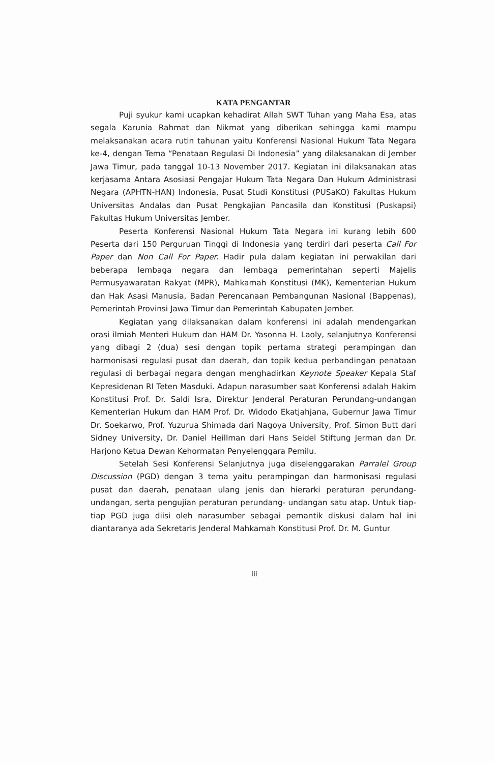KATA PENGANTAR
Puji syukur kami ucapkan kehadirat Allah SWT Tuhan yang Maha Esa, atas segala Karunia Rahmat dan Nikmat yang diberikan sehingga kami mampu melaksanakan acara rutin tahunan yaitu Konferensi Nasional Hukum Tata Negara ke-4, dengan Tema “Penataan Regulasi Di Indonesia” yang dilaksanakan di Jember Jawa Timur, pada tanggal 10-13 November 2017. Kegiatan ini dilaksanakan atas kerjasama Antara Asosiasi Pengajar Hukum Tata Negara Dan Hukum Administrasi Negara (APHTN-HAN) Indonesia, Pusat Studi Konstitusi (PUSaKO) Fakultas Hukum Universitas Andalas dan Pusat Pengkajian Pancasila dan Konstitusi (Puskapsi) Fakultas Hukum Universitas Jember.
Peserta Konferensi Nasional Hukum Tata Negara ini kurang lebih 600 Peserta dari 150 Perguruan Tinggi di Indonesia yang terdiri dari peserta Call For Paper dan Non Call For Paper. Hadir pula dalam kegiatan ini perwakilan dari beberapa lembaga negara dan lembaga pemerintahan seperti Majelis Permusyawaratan Rakyat (MPR), Mahkamah Konstitusi (MK), Kementerian Hukum dan Hak Asasi Manusia, Badan Perencanaan Pembangunan Nasional (Bappenas), Pemerintah Provinsi Jawa Timur dan Pemerintah Kabupaten Jember.
Kegiatan yang dilaksanakan dalam konferensi ini adalah mendengarkan orasi ilmiah Menteri Hukum dan HAM Dr. Yasonna H. Laoly, selanjutnya Konferensi yang dibagi 2 (dua) sesi dengan topik pertama strategi perampingan dan harmonisasi regulasi pusat dan daerah, dan topik kedua perbandingan penataan regulasi di berbagai negara dengan menghadirkan Keynote Speaker Kepala Staf Kepresidenan RI Teten Masduki. Adapun narasumber saat Konferensi adalah Hakim Konstitusi Prof. Dr. Saldi Isra, Direktur Jenderal Peraturan Perundang-undangan Kementerian Hukum dan HAM Prof. Dr. Widodo Ekatjahjana, Gubernur Jawa Timur Dr. Soekarwo, Prof. Yuzurua Shimada dari Nagoya University, Prof. Simon Butt dari Sidney University, Dr. Daniel Heillman dari Hans Seidel Stiftung Jerman dan Dr. Harjono Ketua Dewan Kehormatan Penyelenggara Pemilu.
Setelah Sesi Konferensi Selanjutnya juga diselenggarakan Parralel Group Discussion (PGD) dengan 3 tema yaitu perampingan dan harmonisasi regulasi pusat dan daerah, penataan ulang jenis dan hierarki peraturan perundang-undangan, serta pengujian peraturan perundang- undangan satu atap. Untuk tiap-tiap PGD juga diisi oleh narasumber sebagai pemantik diskusi dalam hal ini diantaranya ada Sekretaris Jenderal Mahkamah Konstitusi Prof. Dr. M. Guntur
iii